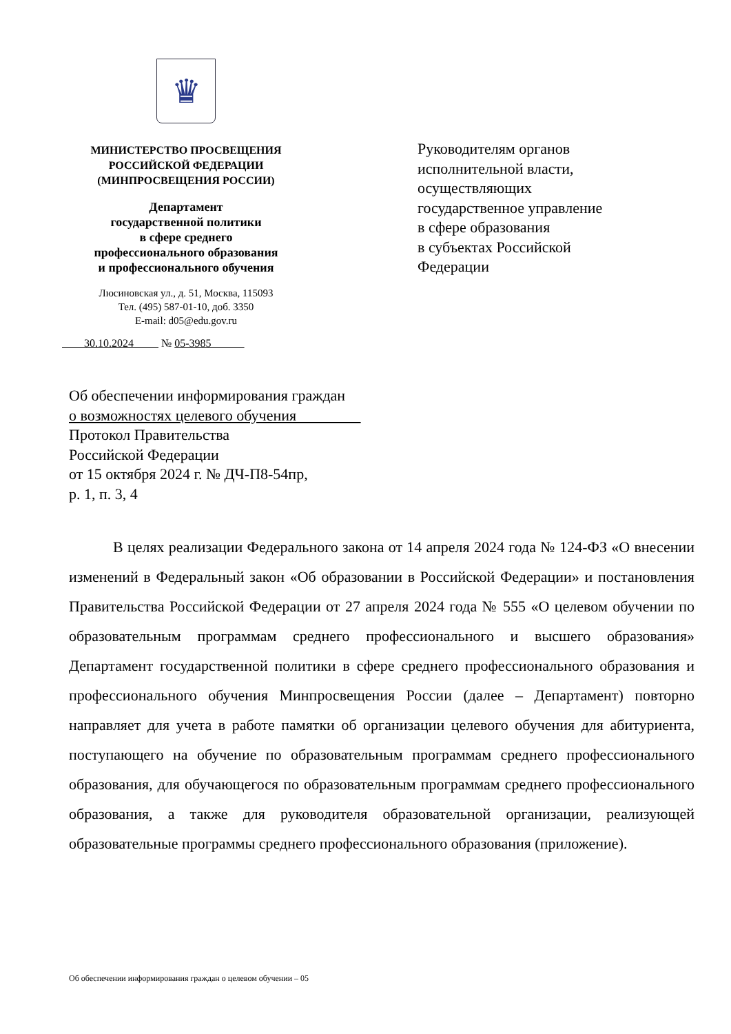♛
МИНИСТЕРСТВО ПРОСВЕЩЕНИЯ
РОССИЙСКОЙ ФЕДЕРАЦИИ
(МИНПРОСВЕЩЕНИЯ РОССИИ)
Департамент
государственной политики
в сфере среднего
профессионального образования
и профессионального обучения
Люсиновская ул., д. 51, Москва, 115093
Тел. (495) 587-01-10, доб. 3350
E-mail: d05@edu.gov.ru
30.10.2024 № 05-3985
Руководителям органов
исполнительной власти,
осуществляющих
государственное управление
в сфере образования
в субъектах Российской
Федерации
Об обеспечении информирования граждан
о возможностях целевого обучения
Протокол Правительства
Российской Федерации
от 15 октября 2024 г. № ДЧ-П8-54пр,
р. 1, п. 3, 4
В целях реализации Федерального закона от 14 апреля 2024 года № 124-ФЗ «О внесении изменений в Федеральный закон «Об образовании в Российской Федерации» и постановления Правительства Российской Федерации от 27 апреля 2024 года № 555 «О целевом обучении по образовательным программам среднего профессионального и высшего образования» Департамент государственной политики в сфере среднего профессионального образования и профессионального обучения Минпросвещения России (далее – Департамент) повторно направляет для учета в работе памятки об организации целевого обучения для абитуриента, поступающего на обучение по образовательным программам среднего профессионального образования, для обучающегося по образовательным программам среднего профессионального образования, а также для руководителя образовательной организации, реализующей образовательные программы среднего профессионального образования (приложение).
Об обеспечении информирования граждан о целевом обучении – 05